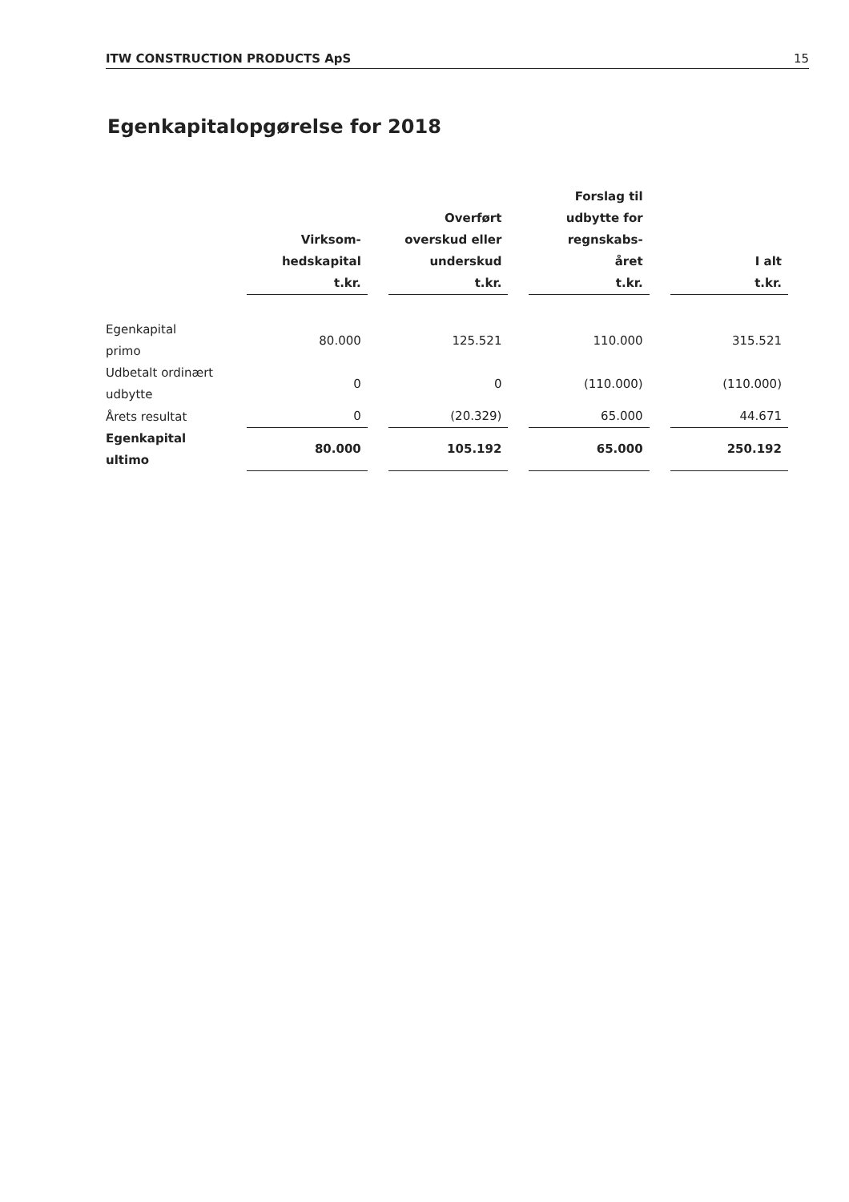ITW CONSTRUCTION PRODUCTS ApS 15
Egenkapitalopgørelse for 2018
| | Virksom- hedskapital t.kr. | Overført overskud eller underskud t.kr. | Forslag til udbytte for regnskabs- året t.kr. | I alt t.kr. |
| --- | --- | --- | --- | --- |
| Egenkapital primo | 80.000 | 125.521 | 110.000 | 315.521 |
| Udbetalt ordinært udbytte | 0 | 0 | (110.000) | (110.000) |
| Årets resultat | 0 | (20.329) | 65.000 | 44.671 |
| Egenkapital ultimo | 80.000 | 105.192 | 65.000 | 250.192 |